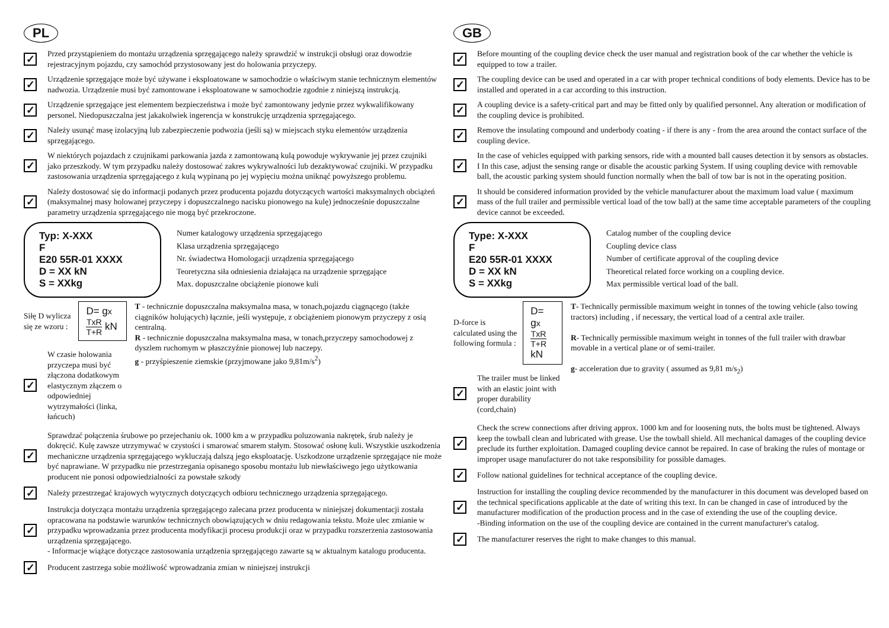PL
✓
Przed przystąpieniem do montażu urządzenia sprzęgającego należy sprawdzić w instrukcji obsługi oraz dowodzie rejestracyjnym pojazdu, czy samochód przystosowany jest do holowania przyczepy.
✓
Urządzenie sprzęgające może być używane i eksploatowane w samochodzie o właściwym stanie technicznym elementów nadwozia. Urządzenie musi być zamontowane i eksploatowane w samochodzie zgodnie z niniejszą instrukcją.
✓
Urządzenie sprzęgające jest elementem bezpieczeństwa i może być zamontowany jedynie przez wykwalifikowany personel. Niedopuszczalna jest jakakolwiek ingerencja w konstrukcję urządzenia sprzęgającego.
✓
Należy usunąć masę izolacyjną lub zabezpieczenie podwozia (jeśli są) w miejscach styku elementów urządzenia sprzęgającego.
✓
W niektórych pojazdach z czujnikami parkowania jazda z zamontowaną kulą powoduje wykrywanie jej przez czujniki jako przeszkody. W tym przypadku należy dostosować zakres wykrywalności lub dezaktywować czujniki. W przypadku zastosowania urządzenia sprzęgającego z kulą wypinaną po jej wypięciu można uniknąć powyższego problemu.
✓
Należy dostosować się do informacji podanych przez producenta pojazdu dotyczących wartości maksymalnych obciążeń (maksymalnej masy holowanej przyczepy i dopuszczalnego nacisku pionowego na kulę) jednocześnie dopuszczalne parametry urządzenia sprzęgającego nie mogą być przekroczone.
Typ: X-XXX
F
E20 55R-01 XXXX
D = XX kN
S = XXkg
Numer katalogowy urządzenia sprzęgającego
Klasa urządzenia sprzęgającego
Nr. świadectwa Homologacji urządzenia sprzęgającego
Teoretyczna siła odniesienia działająca na urządzenie sprzęgające
Max. dopuszczalne obciążenie pionowe kuli
Siłę D wylicza się ze wzoru : D= gx TxR T+R kN
✓
W czasie holowania przyczepa musi być złączona dodatkowym elastycznym złączem o odpowiedniej wytrzymałości (linka, łańcuch)
T - technicznie dopuszczalna maksymalna masa, w tonach,pojazdu ciągnącego (także ciągników holujących) łącznie, jeśli występuje, z obciążeniem pionowym przyczepy z osią centralną.
R - technicznie dopuszczalna maksymalna masa, w tonach,przyczepy samochodowej z dyszlem ruchomym w płaszczyźnie pionowej lub naczepy.
g - przyśpieszenie ziemskie (przyjmowane jako 9,81m/s<sup>2</sup>)
✓
Sprawdzać połączenia śrubowe po przejechaniu ok. 1000 km a w przypadku poluzowania nakrętek, śrub należy je dokręcić. Kulę zawsze utrzymywać w czystości i smarować smarem stałym. Stosować osłonę kuli. Wszystkie uszkodzenia mechaniczne urządzenia sprzęgającego wykluczają dalszą jego eksploatację. Uszkodzone urządzenie sprzęgające nie może być naprawiane. W przypadku nie przestrzegania opisanego sposobu montażu lub niewłaściwego jego użytkowania producent nie ponosi odpowiedzialności za powstałe szkody
✓
Należy przestrzegać krajowych wytycznych dotyczących odbioru technicznego urządzenia sprzęgającego.
✓
Instrukcja dotycząca montażu urządzenia sprzęgającego zalecana przez producenta w niniejszej dokumentacji została opracowana na podstawie warunków technicznych obowiązujących w dniu redagowania tekstu. Może ulec zmianie w przypadku wprowadzania przez producenta modyfikacji procesu produkcji oraz w przypadku rozszerzenia zastosowania urządzenia sprzęgającego.
- Informacje wiążące dotyczące zastosowania urządzenia sprzęgającego zawarte są w aktualnym katalogu producenta.
✓
Producent zastrzega sobie możliwość wprowadzania zmian w niniejszej instrukcji
GB
✓
Before mounting of the coupling device check the user manual and registration book of the car whether the vehicle is equipped to tow a trailer.
✓
The coupling device can be used and operated in a car with proper technical conditions of body elements. Device has to be installed and operated in a car according to this instruction.
✓
A coupling device is a safety-critical part and may be fitted only by qualified personnel. Any alteration or modification of the coupling device is prohibited.
✓
Remove the insulating compound and underbody coating - if there is any - from the area around the contact surface of the coupling device.
✓
In the case of vehicles equipped with parking sensors, ride with a mounted ball causes detection it by sensors as obstacles. I In this case, adjust the sensing range or disable the acoustic parking System. If using coupling device with removable ball, the acoustic parking system should function normally when the ball of tow bar is not in the operating position.
✓
It should be considered information provided by the vehicle manufacturer about the maximum load value ( maximum mass of the full trailer and permissible vertical load of the tow ball) at the same time acceptable parameters of the coupling device cannot be exceeded.
Type: X-XXX
F
E20 55R-01 XXXX
D = XX kN
S = XXkg
Catalog number of the coupling device
Coupling device class
Number of certificate approval of the coupling device
Theoretical related force working on a coupling device.
Max permissible vertical load of the ball.
D-force is calculated using the following formula : D= gx TxR T+R kN
✓
The trailer must be linked with an elastic joint with proper durability (cord,chain)
T- Technically permissible maximum weight in tonnes of the towing vehicle (also towing tractors) including , if necessary, the vertical load of a central axle trailer.
R- Technically permissible maximum weight in tonnes of the full trailer with drawbar movable in a vertical plane or of semi-trailer.
g- acceleration due to gravity ( assumed as 9,81 m/s<sub>2</sub>)
✓
Check the screw connections after driving approx. 1000 km and for loosening nuts, the bolts must be tightened. Always keep the towball clean and lubricated with grease. Use the towball shield. All mechanical damages of the coupling device preclude its further exploitation. Damaged coupling device cannot be repaired. In case of braking the rules of montage or improper usage manufacturer do not take responsibility for possible damages.
✓
Follow national guidelines for technical acceptance of the coupling device.
✓
Instruction for installing the coupling device recommended by the manufacturer in this document was developed based on the technical specifications applicable at the date of writing this text. In can be changed in case of introduced by the manufacturer modification of the production process and in the case of extending the use of the coupling device.
-Binding information on the use of the coupling device are contained in the current manufacturer's catalog.
✓
The manufacturer reserves the right to make changes to this manual.